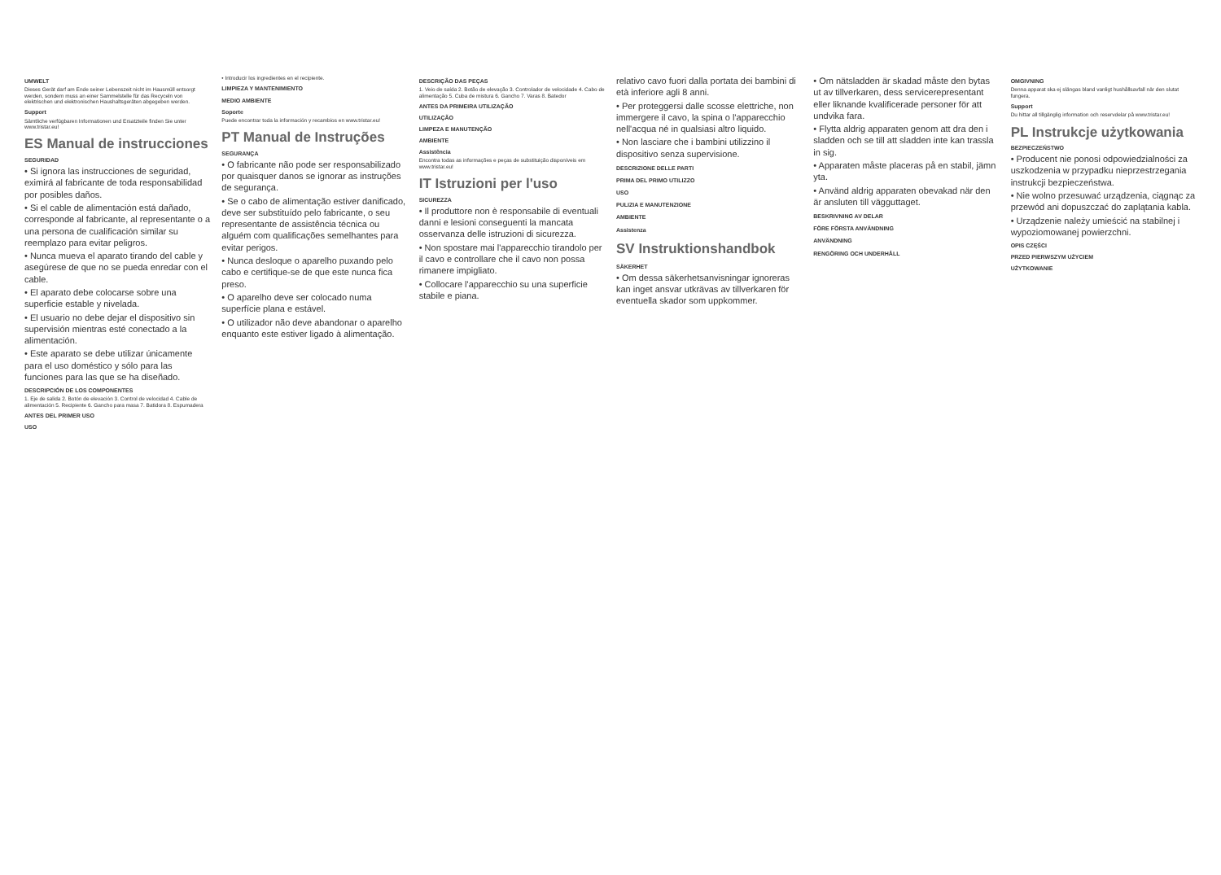UMWELT
Dieses Gerät darf am Ende seiner Lebenszeit nicht im Hausmüll entsorgt werden, sondern muss an einer Sammelstelle für das Recyceln von elektrischen und elektronischen Haushaltsgeräten abgegeben werden.
Support
Sämtliche verfügbaren Informationen und Ersatzteile finden Sie unter www.tristar.eu!
ES Manual de instrucciones
SEGURIDAD
• Si ignora las instrucciones de seguridad, eximirá al fabricante de toda responsabilidad por posibles daños.
• Si el cable de alimentación está dañado, corresponde al fabricante, al representante o a una persona de cualificación similar su reemplazo para evitar peligros.
• Nunca mueva el aparato tirando del cable y asegúrese de que no se pueda enredar con el cable.
• El aparato debe colocarse sobre una superficie estable y nivelada.
• El usuario no debe dejar el dispositivo sin supervisión mientras esté conectado a la alimentación.
• Este aparato se debe utilizar únicamente para el uso doméstico y sólo para las funciones para las que se ha diseñado.
DESCRIPCIÓN DE LOS COMPONENTES
1. Eje de salida 2. Botón de elevación 3. Control de velocidad 4. Cable de alimentación 5. Recipiente 6. Gancho para masa 7. Batidora 8. Espumadera
ANTES DEL PRIMER USO
USO
• Introducir los ingredientes en el recipiente.
LIMPIEZA Y MANTENIMIENTO
MEDIO AMBIENTE
Soporte
Puede encontrar toda la información y recambios en www.tristar.eu!
PT Manual de Instruções
SEGURANÇA
• O fabricante não pode ser responsabilizado por quaisquer danos se ignorar as instruções de segurança.
• Se o cabo de alimentação estiver danificado, deve ser substituído pelo fabricante, o seu representante de assistência técnica ou alguém com qualificações semelhantes para evitar perigos.
• Nunca desloque o aparelho puxando pelo cabo e certifique-se de que este nunca fica preso.
• O aparelho deve ser colocado numa superfície plana e estável.
• O utilizador não deve abandonar o aparelho enquanto este estiver ligado à alimentação.
DESCRIÇÃO DAS PEÇAS
1. Veio de saída 2. Botão de elevação 3. Controlador de velocidade 4. Cabo de alimentação 5. Cuba de mistura 6. Gancho 7. Varas 8. Batedor
ANTES DA PRIMEIRA UTILIZAÇÃO
UTILIZAÇÃO
LIMPEZA E MANUTENÇÃO
AMBIENTE
Assistência
Encontra todas as informações e peças de substituição disponíveis em www.tristar.eu!
IT Istruzioni per l'uso
SICUREZZA
• Il produttore non è responsabile di eventuali danni e lesioni conseguenti la mancata osservanza delle istruzioni di sicurezza.
• Non spostare mai l'apparecchio tirandolo per il cavo e controllare che il cavo non possa rimanere impigliato.
• Collocare l'apparecchio su una superficie stabile e piana.
relativo cavo fuori dalla portata dei bambini di età inferiore agli 8 anni.
• Per proteggersi dalle scosse elettriche, non immergere il cavo, la spina o l'apparecchio nell'acqua né in qualsiasi altro liquido.
• Non lasciare che i bambini utilizzino il dispositivo senza supervisione.
DESCRIZIONE DELLE PARTI
PRIMA DEL PRIMO UTILIZZO
USO
PULIZIA E MANUTENZIONE
AMBIENTE
Assistenza
SV Instruktionshandbok
SÄKERHET
• Om dessa säkerhetsanvisningar ignoreras kan inget ansvar utkrävas av tillverkaren för eventuella skador som uppkommer.
• Om nätsladden är skadad måste den bytas ut av tillverkaren, dess servicerepresentant eller liknande kvalificerade personer för att undvika fara.
• Flytta aldrig apparaten genom att dra den i sladden och se till att sladden inte kan trassla in sig.
• Apparaten måste placeras på en stabil, jämn yta.
• Använd aldrig apparaten obevakad när den är ansluten till vägguttaget.
BESKRIVNING AV DELAR
FÖRE FÖRSTA ANVÄNDNING
ANVÄNDNING
RENGÖRING OCH UNDERHÅLL
OMGIVNING
Denna apparat ska ej slängas bland vanligt hushållsavfall när den slutat fungera.
Support
Du hittar all tillgänglig information och reservdelar på www.tristar.eu!
PL Instrukcje użytkowania
BEZPIECZEŃSTWO
• Producent nie ponosi odpowiedzialności za uszkodzenia w przypadku nieprzestrzegania instrukcji bezpieczeństwa.
• Nie wolno przesuwać urządzenia, ciągnąc za przewód ani dopuszczać do zaplątania kabla.
• Urządzenie należy umieścić na stabilnej i wypoziomowanej powierzchni.
OPIS CZĘŚCI
PRZED PIERWSZYM UŻYCIEM
UŻYTKOWANIE